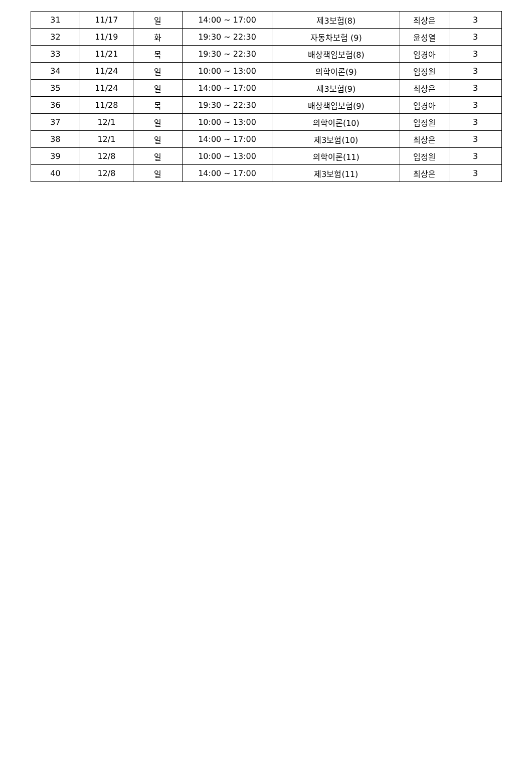| 31 | 11/17 | 일 | 14:00 ~ 17:00 | 제3보험(8) | 최상은 | 3 |
| 32 | 11/19 | 화 | 19:30 ~ 22:30 | 자동차보험 (9) | 윤성열 | 3 |
| 33 | 11/21 | 목 | 19:30 ~ 22:30 | 배상책임보험(8) | 임경아 | 3 |
| 34 | 11/24 | 일 | 10:00 ~ 13:00 | 의학이론(9) | 임정원 | 3 |
| 35 | 11/24 | 일 | 14:00 ~ 17:00 | 제3보험(9) | 최상은 | 3 |
| 36 | 11/28 | 목 | 19:30 ~ 22:30 | 배상책임보험(9) | 임경아 | 3 |
| 37 | 12/1 | 일 | 10:00 ~ 13:00 | 의학이론(10) | 임정원 | 3 |
| 38 | 12/1 | 일 | 14:00 ~ 17:00 | 제3보험(10) | 최상은 | 3 |
| 39 | 12/8 | 일 | 10:00 ~ 13:00 | 의학이론(11) | 임정원 | 3 |
| 40 | 12/8 | 일 | 14:00 ~ 17:00 | 제3보험(11) | 최상은 | 3 |